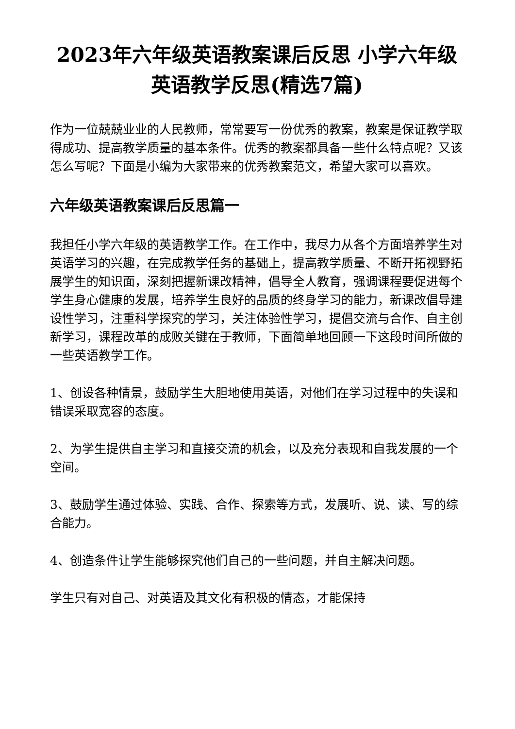2023年六年级英语教案课后反思 小学六年级英语教学反思(精选7篇)
作为一位兢兢业业的人民教师，常常要写一份优秀的教案，教案是保证教学取得成功、提高教学质量的基本条件。优秀的教案都具备一些什么特点呢？又该怎么写呢？下面是小编为大家带来的优秀教案范文，希望大家可以喜欢。
六年级英语教案课后反思篇一
我担任小学六年级的英语教学工作。在工作中，我尽力从各个方面培养学生对英语学习的兴趣，在完成教学任务的基础上，提高教学质量、不断开拓视野拓展学生的知识面，深刻把握新课改精神，倡导全人教育，强调课程要促进每个学生身心健康的发展，培养学生良好的品质的终身学习的能力，新课改倡导建设性学习，注重科学探究的学习，关注体验性学习，提倡交流与合作、自主创新学习，课程改革的成败关键在于教师，下面简单地回顾一下这段时间所做的一些英语教学工作。
1、创设各种情景，鼓励学生大胆地使用英语，对他们在学习过程中的失误和错误采取宽容的态度。
2、为学生提供自主学习和直接交流的机会，以及充分表现和自我发展的一个空间。
3、鼓励学生通过体验、实践、合作、探索等方式，发展听、说、读、写的综合能力。
4、创造条件让学生能够探究他们自己的一些问题，并自主解决问题。
学生只有对自己、对英语及其文化有积极的情态，才能保持